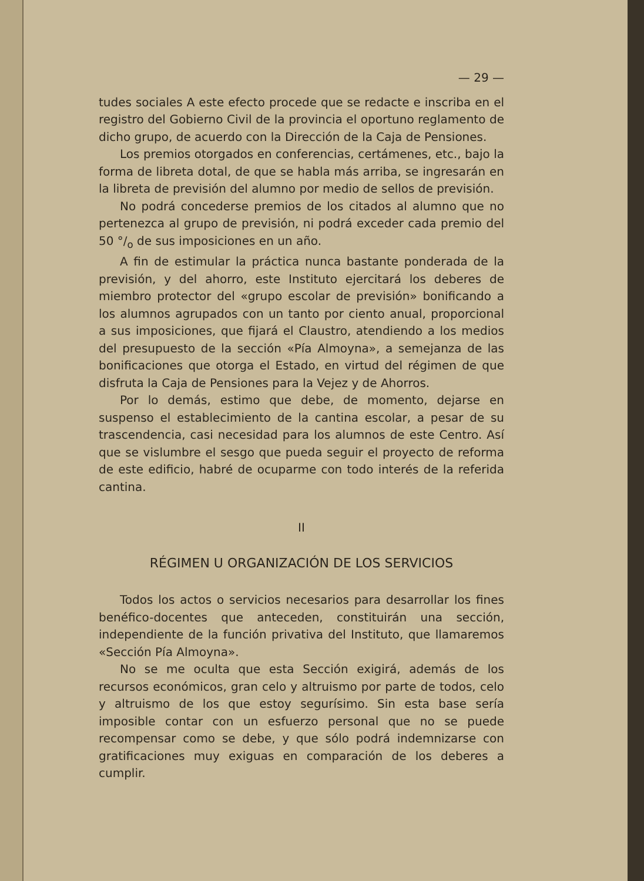— 29 —
tudes sociales A este efecto procede que se redacte e inscriba en el registro del Gobierno Civil de la provincia el oportuno reglamento de dicho grupo, de acuerdo con la Dirección de la Caja de Pensiones.
Los premios otorgados en conferencias, certámenes, etc., bajo la forma de libreta dotal, de que se habla más arriba, se ingresarán en la libreta de previsión del alumno por medio de sellos de previsión.
No podrá concederse premios de los citados al alumno que no pertenezca al grupo de previsión, ni podrá exceder cada premio del 50 °/<sub>o</sub> de sus imposiciones en un año.
A fin de estimular la práctica nunca bastante ponderada de la previsión, y del ahorro, este Instituto ejercitará los deberes de miembro protector del «grupo escolar de previsión» bonificando a los alumnos agrupados con un tanto por ciento anual, proporcional a sus imposiciones, que fijará el Claustro, atendiendo a los medios del presupuesto de la sección «Pía Almoyna», a semejanza de las bonificaciones que otorga el Estado, en virtud del régimen de que disfruta la Caja de Pensiones para la Vejez y de Ahorros.
Por lo demás, estimo que debe, de momento, dejarse en suspenso el establecimiento de la cantina escolar, a pesar de su trascendencia, casi necesidad para los alumnos de este Centro. Así que se vislumbre el sesgo que pueda seguir el proyecto de reforma de este edificio, habré de ocuparme con todo interés de la referida cantina.
II
RÉGIMEN U ORGANIZACIÓN DE LOS SERVICIOS
Todos los actos o servicios necesarios para desarrollar los fines benéfico-docentes que anteceden, constituirán una sección, independiente de la función privativa del Instituto, que llamaremos «Sección Pía Almoyna».
No se me oculta que esta Sección exigirá, además de los recursos económicos, gran celo y altruismo por parte de todos, celo y altruismo de los que estoy segurísimo. Sin esta base sería imposible contar con un esfuerzo personal que no se puede recompensar como se debe, y que sólo podrá indemnizarse con gratificaciones muy exiguas en comparación de los deberes a cumplir.